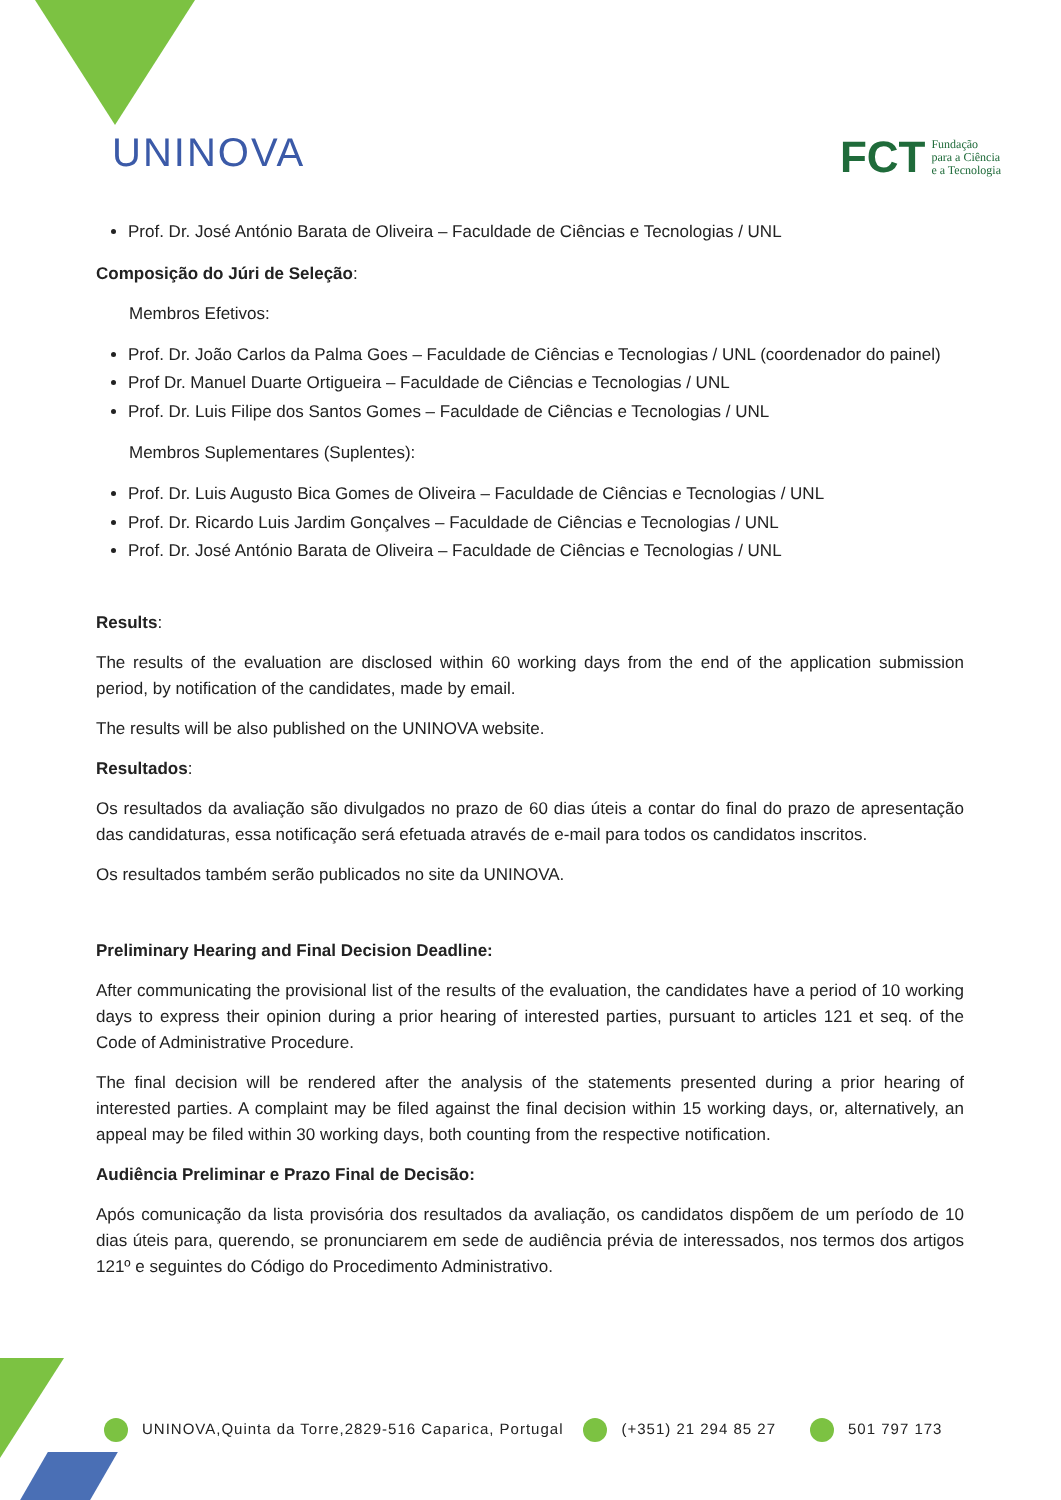UNINOVA
FCT Fundação
para a Ciência
e a Tecnologia
Prof. Dr. José António Barata de Oliveira – Faculdade de Ciências e Tecnologias / UNL
Composição do Júri de Seleção:
Membros Efetivos:
Prof. Dr. João Carlos da Palma Goes – Faculdade de Ciências e Tecnologias / UNL (coordenador do painel)
Prof Dr. Manuel Duarte Ortigueira – Faculdade de Ciências e Tecnologias / UNL
Prof. Dr. Luis Filipe dos Santos Gomes – Faculdade de Ciências e Tecnologias / UNL
Membros Suplementares (Suplentes):
Prof. Dr. Luis Augusto Bica Gomes de Oliveira – Faculdade de Ciências e Tecnologias / UNL
Prof. Dr. Ricardo Luis Jardim Gonçalves – Faculdade de Ciências e Tecnologias / UNL
Prof. Dr. José António Barata de Oliveira – Faculdade de Ciências e Tecnologias / UNL
Results:
The results of the evaluation are disclosed within 60 working days from the end of the application submission period, by notification of the candidates, made by email.
The results will be also published on the UNINOVA website.
Resultados:
Os resultados da avaliação são divulgados no prazo de 60 dias úteis a contar do final do prazo de apresentação das candidaturas, essa notificação será efetuada através de e-mail para todos os candidatos inscritos.
Os resultados também serão publicados no site da UNINOVA.
Preliminary Hearing and Final Decision Deadline:
After communicating the provisional list of the results of the evaluation, the candidates have a period of 10 working days to express their opinion during a prior hearing of interested parties, pursuant to articles 121 et seq. of the Code of Administrative Procedure.
The final decision will be rendered after the analysis of the statements presented during a prior hearing of interested parties. A complaint may be filed against the final decision within 15 working days, or, alternatively, an appeal may be filed within 30 working days, both counting from the respective notification.
Audiência Preliminar e Prazo Final de Decisão:
Após comunicação da lista provisória dos resultados da avaliação, os candidatos dispõem de um período de 10 dias úteis para, querendo, se pronunciarem em sede de audiência prévia de interessados, nos termos dos artigos 121º e seguintes do Código do Procedimento Administrativo.
UNINOVA,Quinta da Torre,2829-516 Caparica, Portugal (+351) 21 294 85 27 501 797 173